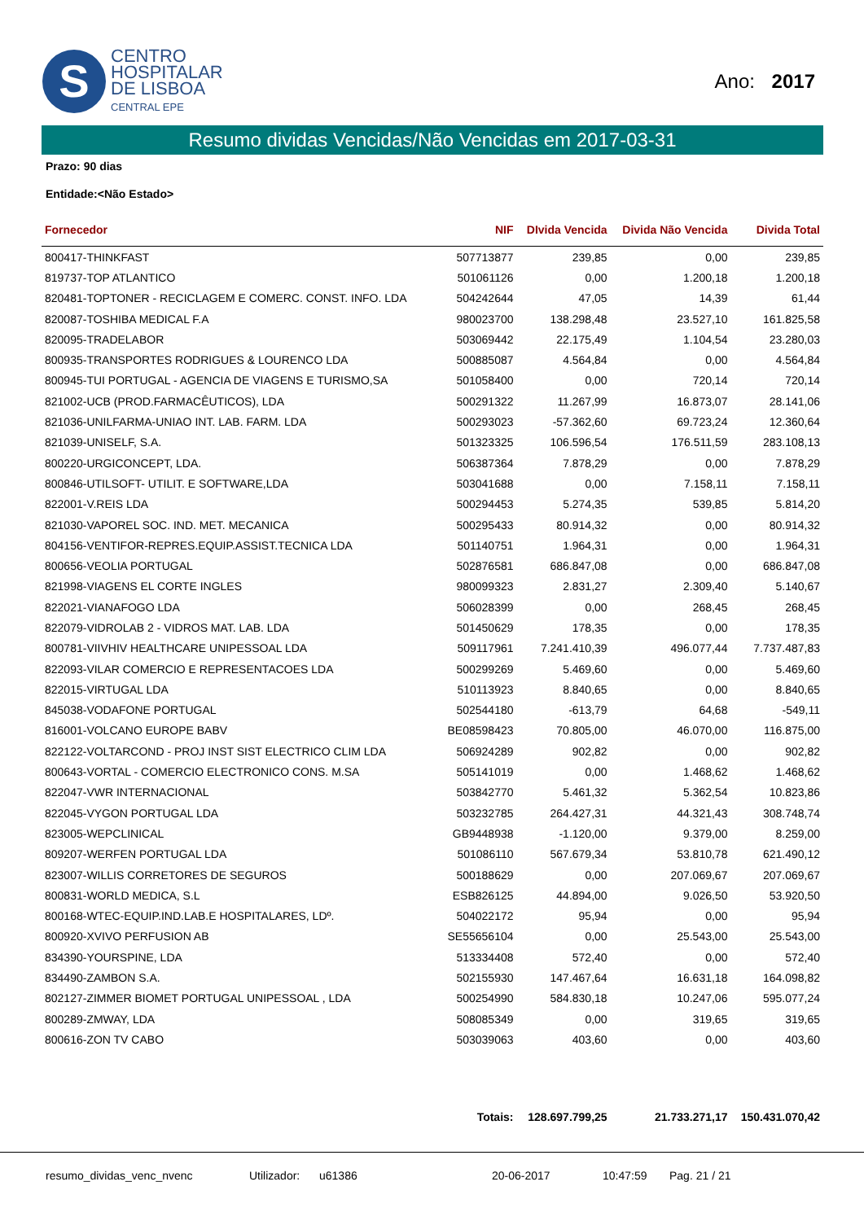S
CENTRO
HOSPITALAR
DE LISBOA
CENTRAL EPE
Ano: 2017
Resumo dividas Vencidas/Não Vencidas em 2017-03-31
Prazo: 90 dias
Entidade:<Não Estado>
| Fornecedor | NIF | DIvida Vencida | Divida Não Vencida | Divida Total |
| --- | --- | --- | --- | --- |
| 800417-THINKFAST | 507713877 | 239,85 | 0,00 | 239,85 |
| 819737-TOP ATLANTICO | 501061126 | 0,00 | 1.200,18 | 1.200,18 |
| 820481-TOPTONER - RECICLAGEM E COMERC. CONST. INFO. LDA | 504242644 | 47,05 | 14,39 | 61,44 |
| 820087-TOSHIBA MEDICAL F.A | 980023700 | 138.298,48 | 23.527,10 | 161.825,58 |
| 820095-TRADELABOR | 503069442 | 22.175,49 | 1.104,54 | 23.280,03 |
| 800935-TRANSPORTES RODRIGUES & LOURENCO LDA | 500885087 | 4.564,84 | 0,00 | 4.564,84 |
| 800945-TUI PORTUGAL - AGENCIA DE VIAGENS E TURISMO,SA | 501058400 | 0,00 | 720,14 | 720,14 |
| 821002-UCB (PROD.FARMACÊUTICOS), LDA | 500291322 | 11.267,99 | 16.873,07 | 28.141,06 |
| 821036-UNILFARMA-UNIAO INT. LAB. FARM. LDA | 500293023 | -57.362,60 | 69.723,24 | 12.360,64 |
| 821039-UNISELF, S.A. | 501323325 | 106.596,54 | 176.511,59 | 283.108,13 |
| 800220-URGICONCEPT, LDA. | 506387364 | 7.878,29 | 0,00 | 7.878,29 |
| 800846-UTILSOFT- UTILIT. E SOFTWARE,LDA | 503041688 | 0,00 | 7.158,11 | 7.158,11 |
| 822001-V.REIS LDA | 500294453 | 5.274,35 | 539,85 | 5.814,20 |
| 821030-VAPOREL SOC. IND. MET. MECANICA | 500295433 | 80.914,32 | 0,00 | 80.914,32 |
| 804156-VENTIFOR-REPRES.EQUIP.ASSIST.TECNICA LDA | 501140751 | 1.964,31 | 0,00 | 1.964,31 |
| 800656-VEOLIA PORTUGAL | 502876581 | 686.847,08 | 0,00 | 686.847,08 |
| 821998-VIAGENS EL CORTE INGLES | 980099323 | 2.831,27 | 2.309,40 | 5.140,67 |
| 822021-VIANAFOGO LDA | 506028399 | 0,00 | 268,45 | 268,45 |
| 822079-VIDROLAB 2 - VIDROS MAT. LAB. LDA | 501450629 | 178,35 | 0,00 | 178,35 |
| 800781-VIIVHIV HEALTHCARE UNIPESSOAL LDA | 509117961 | 7.241.410,39 | 496.077,44 | 7.737.487,83 |
| 822093-VILAR COMERCIO E REPRESENTACOES LDA | 500299269 | 5.469,60 | 0,00 | 5.469,60 |
| 822015-VIRTUGAL LDA | 510113923 | 8.840,65 | 0,00 | 8.840,65 |
| 845038-VODAFONE PORTUGAL | 502544180 | -613,79 | 64,68 | -549,11 |
| 816001-VOLCANO EUROPE BABV | BE08598423 | 70.805,00 | 46.070,00 | 116.875,00 |
| 822122-VOLTARCOND - PROJ INST SIST ELECTRICO CLIM LDA | 506924289 | 902,82 | 0,00 | 902,82 |
| 800643-VORTAL - COMERCIO ELECTRONICO CONS. M.SA | 505141019 | 0,00 | 1.468,62 | 1.468,62 |
| 822047-VWR INTERNACIONAL | 503842770 | 5.461,32 | 5.362,54 | 10.823,86 |
| 822045-VYGON PORTUGAL LDA | 503232785 | 264.427,31 | 44.321,43 | 308.748,74 |
| 823005-WEPCLINICAL | GB9448938 | -1.120,00 | 9.379,00 | 8.259,00 |
| 809207-WERFEN PORTUGAL LDA | 501086110 | 567.679,34 | 53.810,78 | 621.490,12 |
| 823007-WILLIS CORRETORES DE SEGUROS | 500188629 | 0,00 | 207.069,67 | 207.069,67 |
| 800831-WORLD MEDICA, S.L | ESB826125 | 44.894,00 | 9.026,50 | 53.920,50 |
| 800168-WTEC-EQUIP.IND.LAB.E HOSPITALARES, LDº. | 504022172 | 95,94 | 0,00 | 95,94 |
| 800920-XVIVO PERFUSION AB | SE55656104 | 0,00 | 25.543,00 | 25.543,00 |
| 834390-YOURSPINE, LDA | 513334408 | 572,40 | 0,00 | 572,40 |
| 834490-ZAMBON S.A. | 502155930 | 147.467,64 | 16.631,18 | 164.098,82 |
| 802127-ZIMMER BIOMET PORTUGAL UNIPESSOAL , LDA | 500254990 | 584.830,18 | 10.247,06 | 595.077,24 |
| 800289-ZMWAY, LDA | 508085349 | 0,00 | 319,65 | 319,65 |
| 800616-ZON TV CABO | 503039063 | 403,60 | 0,00 | 403,60 |
| | Totais: | 128.697.799,25 | 21.733.271,17 | 150.431.070,42 |
resumo_dividas_venc_nvenc Utilizador: u61386 20-06-2017 10:47:59 Pag. 21 / 21